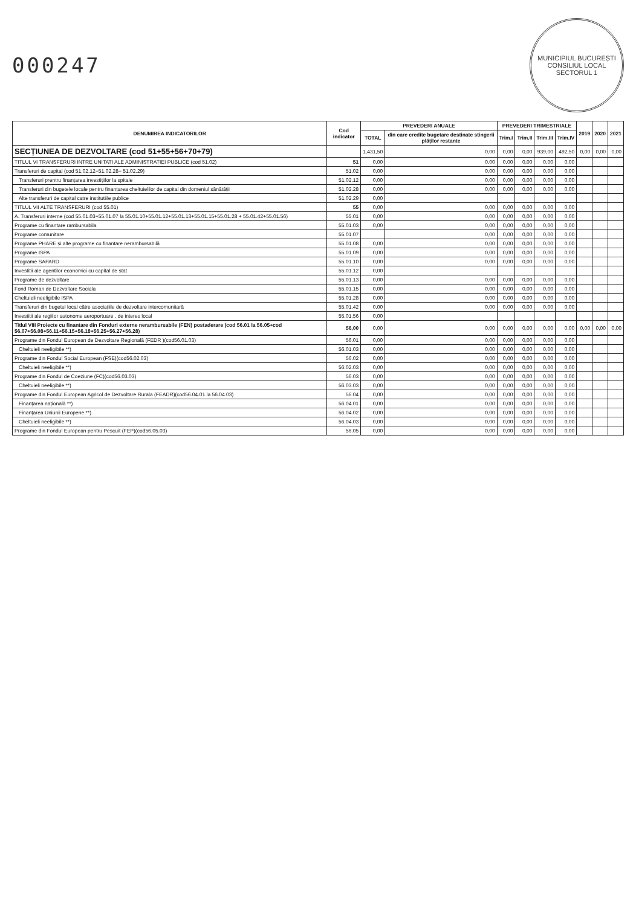000247
MUNICIPIUL BUCUREȘTI
CONSILIUL LOCAL
SECTORUL 1
| DENUMIREA INDICATORILOR | Cod indicator | PREVEDERI ANUALE | | PREVEDERI TRIMESTRIALE | | | | 2019 | 2020 | 2021 |
| --- | --- | --- | --- | --- | --- | --- | --- | --- | --- | --- |
| | | TOTAL | din care credite bugetare destinate stingerii plăților restante | Trim.I | Trim.II | Trim.III | Trim.IV | | | |
| SECȚIUNEA DE DEZVOLTARE (cod 51+55+56+70+79) | | 1.431,50 | 0,00 | 0,00 | 0,00 | 939,00 | 492,50 | 0,00 | 0,00 | 0,00 |
| TITLUL VI TRANSFERURI INTRE UNITATI ALE ADMINISTRATIEI PUBLICE (cod 51.02) | 51 | 0,00 | 0,00 | 0,00 | 0,00 | 0,00 | 0,00 | | | |
| Transferuri de capital (cod 51.02.12+51.02.28+ 51.02.29) | 51.02 | 0,00 | 0,00 | 0,00 | 0,00 | 0,00 | 0,00 | | | |
| Transferuri prentru finanțarea investițiilor la spitale | 51.02.12 | 0,00 | 0,00 | 0,00 | 0,00 | 0,00 | 0,00 | | | |
| Transferuri din bugetele locale pentru finanțarea cheltuielilor de capital din domeniul sănătății | 51.02.28 | 0,00 | 0,00 | 0,00 | 0,00 | 0,00 | 0,00 | | | |
| Alte transferuri de capital catre institutiile publice | 51.02.29 | 0,00 | | | | | | | | |
| TITLUL VII ALTE TRANSFERURI (cod 55.01) | 55 | 0,00 | 0,00 | 0,00 | 0,00 | 0,00 | 0,00 | | | |
| A. Transferuri interne (cod 55.01.03+55.01.07 la 55.01.10+55.01.12+55.01.13+55.01.15+55.01.28 + 55.01.42+55.01.56) | 55.01 | 0,00 | 0,00 | 0,00 | 0,00 | 0,00 | 0,00 | | | |
| Programe cu finantare rambursabila | 55.01.03 | 0,00 | 0,00 | 0,00 | 0,00 | 0,00 | 0,00 | | | |
| Programe comunitare | 55.01.07 | | 0,00 | 0,00 | 0,00 | 0,00 | 0,00 | | | |
| Programe PHARE și alte programe cu finantare nerambursabilă | 55.01.08 | 0,00 | 0,00 | 0,00 | 0,00 | 0,00 | 0,00 | | | |
| Programe ISPA | 55.01.09 | 0,00 | 0,00 | 0,00 | 0,00 | 0,00 | 0,00 | | | |
| Programe SAPARD | 55.01.10 | 0,00 | 0,00 | 0,00 | 0,00 | 0,00 | 0,00 | | | |
| Investitii ale agentilor economici cu capital de stat | 55.01.12 | 0,00 | | | | | | | | |
| Programe de dezvoltare | 55.01.13 | 0,00 | 0,00 | 0,00 | 0,00 | 0,00 | 0,00 | | | |
| Fond Roman de Dezvoltare Sociala | 55.01.15 | 0,00 | 0,00 | 0,00 | 0,00 | 0,00 | 0,00 | | | |
| Cheltuieli neeligibile ISPA | 55.01.28 | 0,00 | 0,00 | 0,00 | 0,00 | 0,00 | 0,00 | | | |
| Transferuri din bugetul local către asociațiile de dezvoltare intercomunitară | 55.01.42 | 0,00 | 0,00 | 0,00 | 0,00 | 0,00 | 0,00 | | | |
| Investitii ale regiilor autonome aeroportuare , de interes local | 55.01.56 | 0,00 | | | | | | | | |
| Titlul VIII Proiecte cu finantare din Fonduri externe nerambursabile (FEN) postaderare (cod 56.01 la 56.05+cod 56.07+56.08+56.11+56.15+56.18+56.25+56.27+56.28) | 56,00 | 0,00 | 0,00 | 0,00 | 0,00 | 0,00 | 0,00 | 0,00 | 0,00 | 0,00 |
| Programe din Fondul European de Dezvoltare Regională (FEDR )(cod56.01.03) | 56.01 | 0,00 | 0,00 | 0,00 | 0,00 | 0,00 | 0,00 | | | |
| Cheltuieli neeligibile **) | 56.01.03 | 0,00 | 0,00 | 0,00 | 0,00 | 0,00 | 0,00 | | | |
| Programe din Fondul Social European (FSE)(cod56.02.03) | 56.02 | 0,00 | 0,00 | 0,00 | 0,00 | 0,00 | 0,00 | | | |
| Cheltuieli neeligibile **) | 56.02.03 | 0,00 | 0,00 | 0,00 | 0,00 | 0,00 | 0,00 | | | |
| Programe din Fondul de Coeziune (FC)(cod56.03.03) | 56.03 | 0,00 | 0,00 | 0,00 | 0,00 | 0,00 | 0,00 | | | |
| Cheltuieli neeligibile **) | 56.03.03 | 0,00 | 0,00 | 0,00 | 0,00 | 0,00 | 0,00 | | | |
| Programe din Fondul European Agricol de Dezvoltare Rurala (FEADR)(cod56.04.01 la 56.04.03) | 56.04 | 0,00 | 0,00 | 0,00 | 0,00 | 0,00 | 0,00 | | | |
| Finanțarea națională **) | 56.04.01 | 0,00 | 0,00 | 0,00 | 0,00 | 0,00 | 0,00 | | | |
| Finanțarea Uniunii Europene **) | 56.04.02 | 0,00 | 0,00 | 0,00 | 0,00 | 0,00 | 0,00 | | | |
| Cheltuieli neeligibile **) | 56.04.03 | 0,00 | 0,00 | 0,00 | 0,00 | 0,00 | 0,00 | | | |
| Programe din Fondul European pentru Pescuit (FEP)(cod56.05.03) | 56.05 | 0,00 | 0,00 | 0,00 | 0,00 | 0,00 | 0,00 | | | |